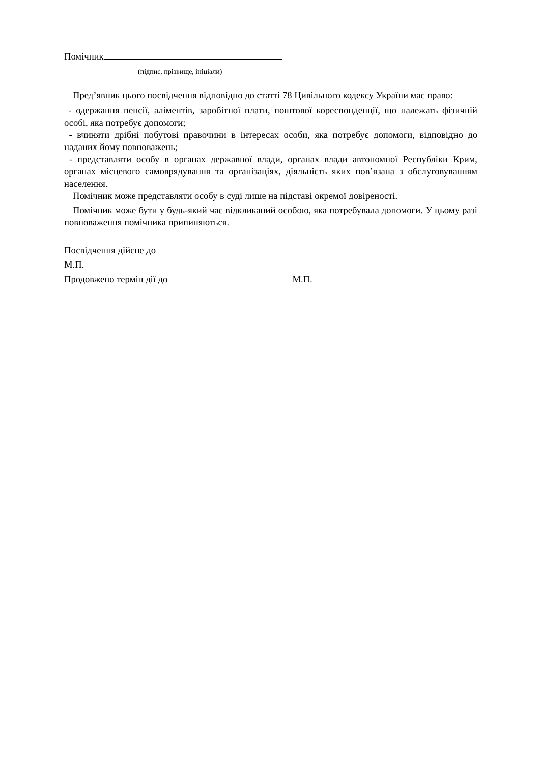Помічник
(підпис, прізвище, ініціали)
Пред’явник цього посвідчення відповідно до статті 78 Цивільного кодексу України має право:
- одержання пенсії, аліментів, заробітної плати, поштової кореспонденції, що належать фізичній особі, яка потребує допомоги;
- вчиняти дрібні побутові правочини в інтересах особи, яка потребує допомоги, відповідно до наданих йому повноважень;
- представляти особу в органах державної влади, органах влади автономної Республіки Крим, органах місцевого самоврядування та організаціях, діяльність яких пов’язана з обслуговуванням населення.
Помічник може представляти особу в суді лише на підставі окремої довіреності.
Помічник може бути у будь-який час відкликаний особою, яка потребувала допомоги. У цьому разі повноваження помічника припиняються.
Посвідчення дійсне до
М.П.
Продовжено термін дії до М.П.